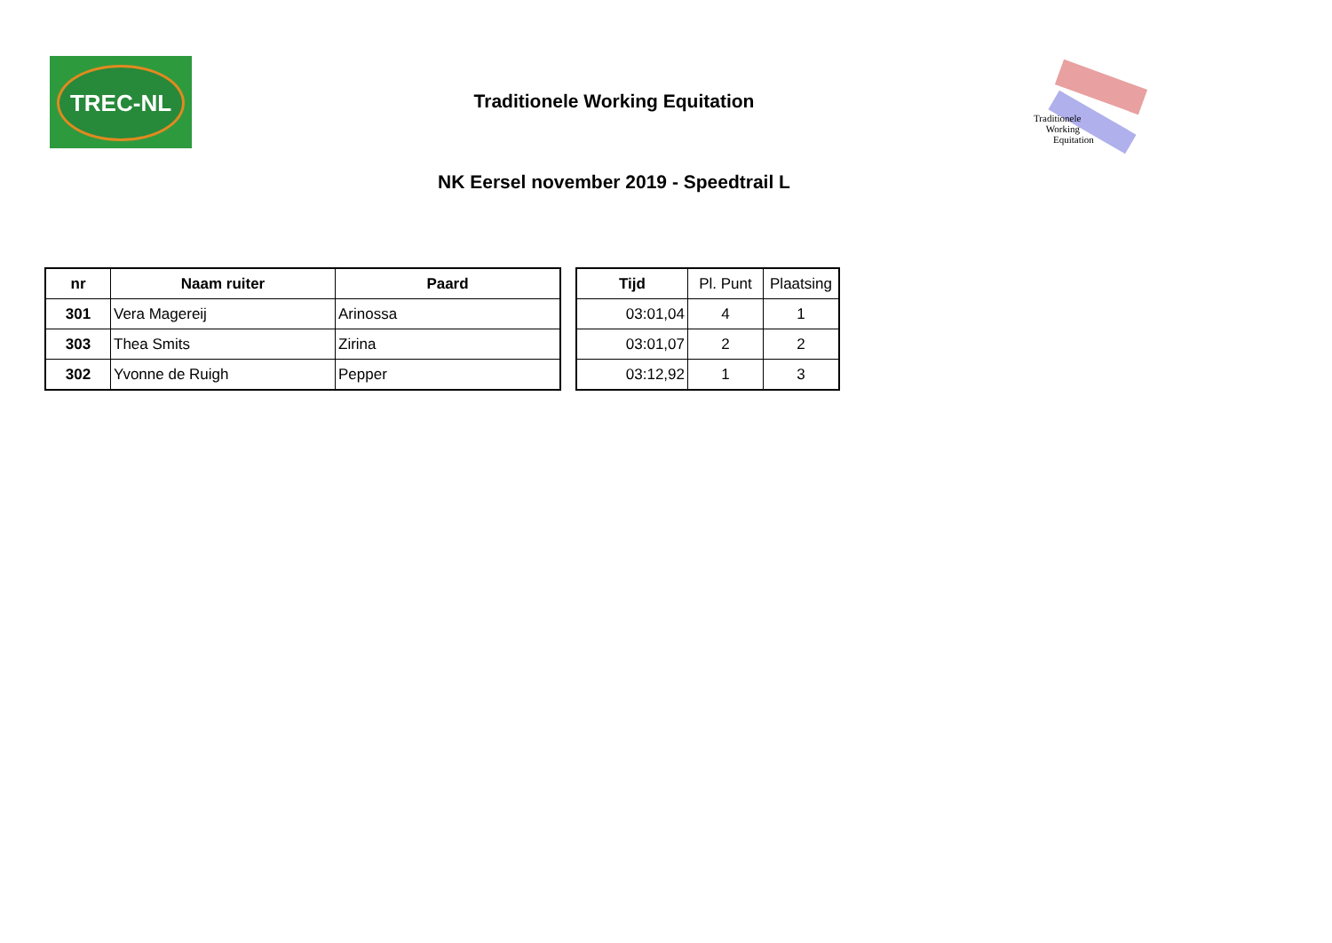TREC-NL
Traditionele Working Equitation
Traditionele
Working
Equitation
NK Eersel november 2019 - Speedtrail L
| nr | Naam ruiter | Paard |
| --- | --- | --- |
| 301 | Vera Magereij | Arinossa |
| 303 | Thea Smits | Zirina |
| 302 | Yvonne de Ruigh | Pepper |
| Tijd | Pl. Punt | Plaatsing |
| --- | --- | --- |
| 03:01,04 | 4 | 1 |
| 03:01,07 | 2 | 2 |
| 03:12,92 | 1 | 3 |